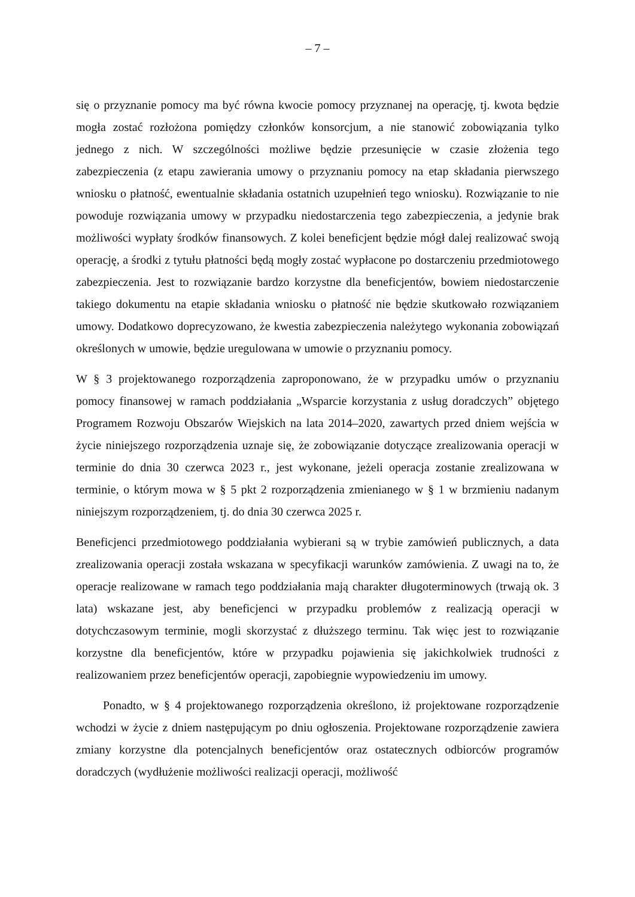– 7 –
się o przyznanie pomocy ma być równa kwocie pomocy przyznanej na operację, tj. kwota będzie mogła zostać rozłożona pomiędzy członków konsorcjum, a nie stanowić zobowiązania tylko jednego z nich. W szczególności możliwe będzie przesunięcie w czasie złożenia tego zabezpieczenia (z etapu zawierania umowy o przyznaniu pomocy na etap składania pierwszego wniosku o płatność, ewentualnie składania ostatnich uzupełnień tego wniosku). Rozwiązanie to nie powoduje rozwiązania umowy w przypadku niedostarczenia tego zabezpieczenia, a jedynie brak możliwości wypłaty środków finansowych. Z kolei beneficjent będzie mógł dalej realizować swoją operację, a środki z tytułu płatności będą mogły zostać wypłacone po dostarczeniu przedmiotowego zabezpieczenia. Jest to rozwiązanie bardzo korzystne dla beneficjentów, bowiem niedostarczenie takiego dokumentu na etapie składania wniosku o płatność nie będzie skutkowało rozwiązaniem umowy. Dodatkowo doprecyzowano, że kwestia zabezpieczenia należytego wykonania zobowiązań określonych w umowie, będzie uregulowana w umowie o przyznaniu pomocy.
W § 3 projektowanego rozporządzenia zaproponowano, że w przypadku umów o przyznaniu pomocy finansowej w ramach poddziałania „Wsparcie korzystania z usług doradczych” objętego Programem Rozwoju Obszarów Wiejskich na lata 2014–2020, zawartych przed dniem wejścia w życie niniejszego rozporządzenia uznaje się, że zobowiązanie dotyczące zrealizowania operacji w terminie do dnia 30 czerwca 2023 r., jest wykonane, jeżeli operacja zostanie zrealizowana w terminie, o którym mowa w § 5 pkt 2 rozporządzenia zmienianego w § 1 w brzmieniu nadanym niniejszym rozporządzeniem, tj. do dnia 30 czerwca 2025 r.
Beneficjenci przedmiotowego poddziałania wybierani są w trybie zamówień publicznych, a data zrealizowania operacji została wskazana w specyfikacji warunków zamówienia. Z uwagi na to, że operacje realizowane w ramach tego poddziałania mają charakter długoterminowych (trwają ok. 3 lata) wskazane jest, aby beneficjenci w przypadku problemów z realizacją operacji w dotychczasowym terminie, mogli skorzystać z dłuższego terminu. Tak więc jest to rozwiązanie korzystne dla beneficjentów, które w przypadku pojawienia się jakichkolwiek trudności z realizowaniem przez beneficjentów operacji, zapobiegnie wypowiedzeniu im umowy.
Ponadto, w § 4 projektowanego rozporządzenia określono, iż projektowane rozporządzenie wchodzi w życie z dniem następującym po dniu ogłoszenia. Projektowane rozporządzenie zawiera zmiany korzystne dla potencjalnych beneficjentów oraz ostatecznych odbiorców programów doradczych (wydłużenie możliwości realizacji operacji, możliwość